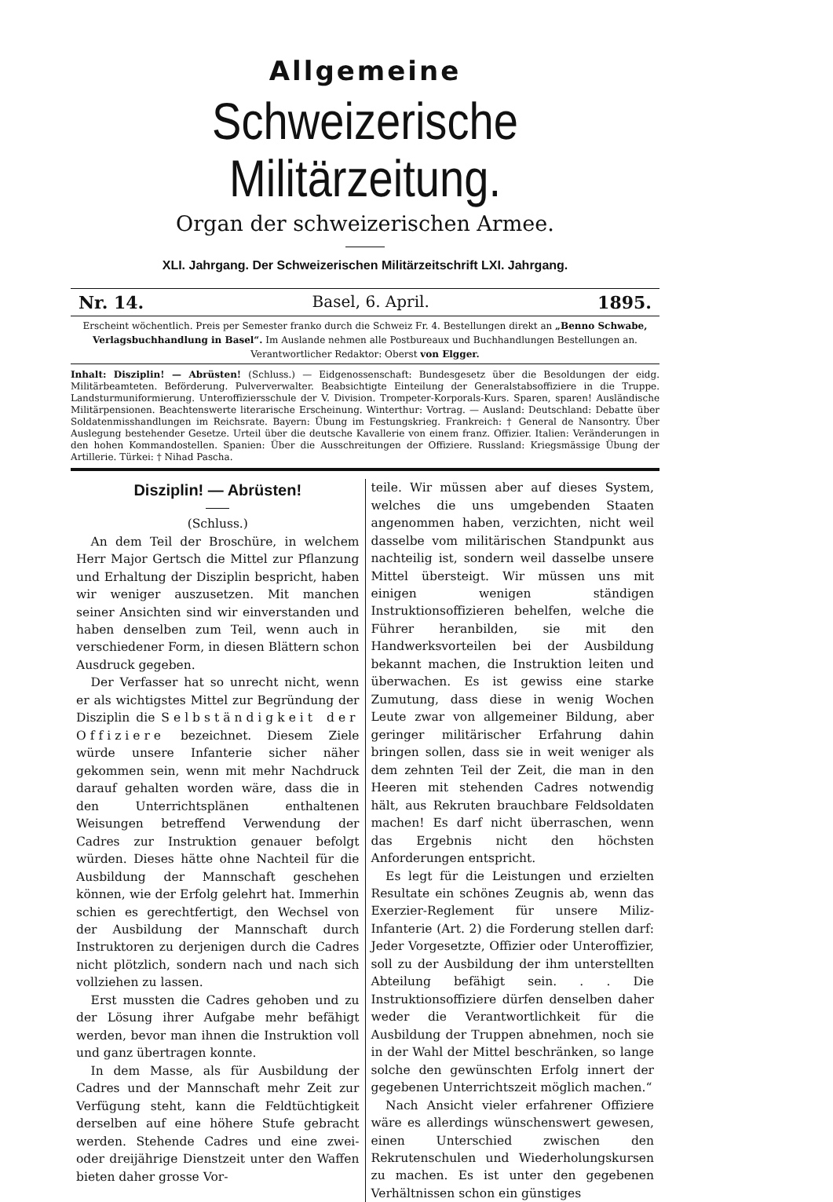Allgemeine
Schweizerische Militärzeitung.
Organ der schweizerischen Armee.
XLI. Jahrgang. Der Schweizerischen Militärzeitschrift LXI. Jahrgang.
Nr. 14. Basel, 6. April. 1895.
Erscheint wöchentlich. Preis per Semester franko durch die Schweiz Fr. 4. Bestellungen direkt an „Benno Schwabe, Verlagsbuchhandlung in Basel“. Im Auslande nehmen alle Postbureaux und Buchhandlungen Bestellungen an.
Verantwortlicher Redaktor: Oberst von Elgger.
Inhalt: Disziplin! — Abrüsten! (Schluss.) — Eidgenossenschaft: Bundesgesetz über die Besoldungen der eidg. Militärbeamteten. Beförderung. Pulververwalter. Beabsichtigte Einteilung der Generalstabsoffiziere in die Truppe. Landsturmuniformierung. Unteroffiziersschule der V. Division. Trompeter-Korporals-Kurs. Sparen, sparen! Ausländische Militärpensionen. Beachtenswerte literarische Erscheinung. Winterthur: Vortrag. — Ausland: Deutschland: Debatte über Soldatenmisshandlungen im Reichsrate. Bayern: Übung im Festungskrieg. Frankreich: † General de Nansontry. Über Auslegung bestehender Gesetze. Urteil über die deutsche Kavallerie von einem franz. Offizier. Italien: Veränderungen in den hohen Kommandostellen. Spanien: Über die Ausschreitungen der Offiziere. Russland: Kriegsmässige Übung der Artillerie. Türkei: † Nihad Pascha.
Disziplin! — Abrüsten!
(Schluss.)
An dem Teil der Broschüre, in welchem Herr Major Gertsch die Mittel zur Pflanzung und Erhaltung der Disziplin bespricht, haben wir weniger auszusetzen. Mit manchen seiner Ansichten sind wir einverstanden und haben denselben zum Teil, wenn auch in verschiedener Form, in diesen Blättern schon Ausdruck gegeben.
Der Verfasser hat so unrecht nicht, wenn er als wichtigstes Mittel zur Begründung der Disziplin die Selbständigkeit der Offiziere bezeichnet. Diesem Ziele würde unsere Infanterie sicher näher gekommen sein, wenn mit mehr Nachdruck darauf gehalten worden wäre, dass die in den Unterrichtsplänen enthaltenen Weisungen betreffend Verwendung der Cadres zur Instruktion genauer befolgt würden. Dieses hätte ohne Nachteil für die Ausbildung der Mannschaft geschehen können, wie der Erfolg gelehrt hat. Immerhin schien es gerechtfertigt, den Wechsel von der Ausbildung der Mannschaft durch Instruktoren zu derjenigen durch die Cadres nicht plötzlich, sondern nach und nach sich vollziehen zu lassen.
Erst mussten die Cadres gehoben und zu der Lösung ihrer Aufgabe mehr befähigt werden, bevor man ihnen die Instruktion voll und ganz übertragen konnte.
In dem Masse, als für Ausbildung der Cadres und der Mannschaft mehr Zeit zur Verfügung steht, kann die Feldtüchtigkeit derselben auf eine höhere Stufe gebracht werden. Stehende Cadres und eine zwei- oder dreijährige Dienstzeit unter den Waffen bieten daher grosse Vor-
teile. Wir müssen aber auf dieses System, welches die uns umgebenden Staaten angenommen haben, verzichten, nicht weil dasselbe vom militärischen Standpunkt aus nachteilig ist, sondern weil dasselbe unsere Mittel übersteigt. Wir müssen uns mit einigen wenigen ständigen Instruktionsoffizieren behelfen, welche die Führer heranbilden, sie mit den Handwerksvorteilen bei der Ausbildung bekannt machen, die Instruktion leiten und überwachen. Es ist gewiss eine starke Zumutung, dass diese in wenig Wochen Leute zwar von allgemeiner Bildung, aber geringer militärischer Erfahrung dahin bringen sollen, dass sie in weit weniger als dem zehnten Teil der Zeit, die man in den Heeren mit stehenden Cadres notwendig hält, aus Rekruten brauchbare Feldsoldaten machen! Es darf nicht überraschen, wenn das Ergebnis nicht den höchsten Anforderungen entspricht.
Es legt für die Leistungen und erzielten Resultate ein schönes Zeugnis ab, wenn das Exerzier-Reglement für unsere Miliz-Infanterie (Art. 2) die Forderung stellen darf: Jeder Vorgesetzte, Offizier oder Unteroffizier, soll zu der Ausbildung der ihm unterstellten Abteilung befähigt sein. . . Die Instruktionsoffiziere dürfen denselben daher weder die Verantwortlichkeit für die Ausbildung der Truppen abnehmen, noch sie in der Wahl der Mittel beschränken, so lange solche den gewünschten Erfolg innert der gegebenen Unterrichtszeit möglich machen.“
Nach Ansicht vieler erfahrener Offiziere wäre es allerdings wünschenswert gewesen, einen Unterschied zwischen den Rekrutenschulen und Wiederholungskursen zu machen. Es ist unter den gegebenen Verhältnissen schon ein günstiges